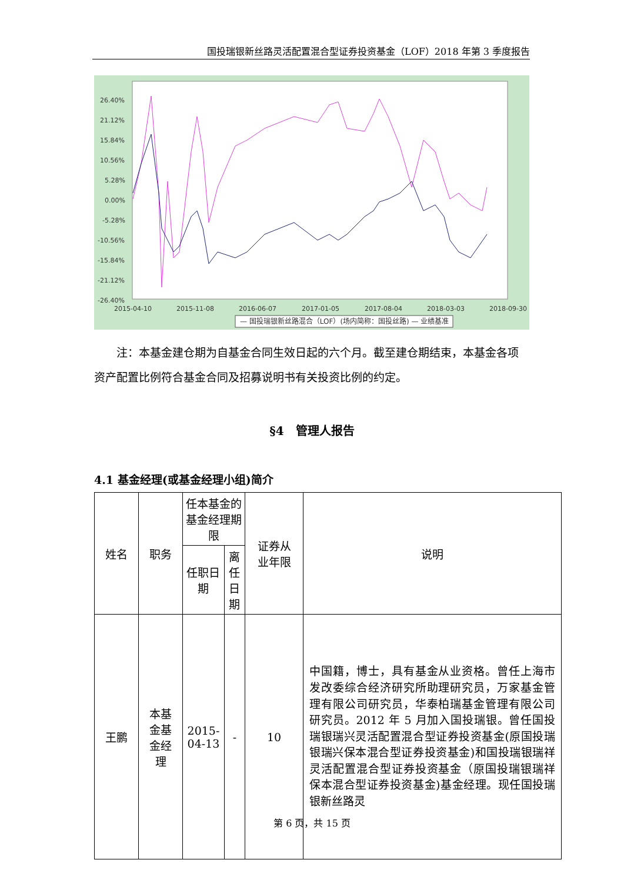国投瑞银新丝路灵活配置混合型证券投资基金（LOF）2018 年第 3 季度报告
26.40%
21.12%
15.84%
10.56%
5.28%
0.00%
-5.28%
-10.56%
-15.84%
-21.12%
-26.40%
2015-04-10
2015-11-08
2016-06-07
2017-01-05
2017-08-04
2018-03-03
2018-09-30
— 国投瑞银新丝路混合（LOF）(场内简称：国投丝路) — 业绩基准
注：本基金建仓期为自基金合同生效日起的六个月。截至建仓期结束，本基金各项资产配置比例符合基金合同及招募说明书有关投资比例的约定。
§4　管理人报告
4.1 基金经理(或基金经理小组)简介
| 姓名 | 职务 | 任本基金的基金经理期限 | | 证券从 业年限 | 说明 |
| --- | --- | --- | --- | --- | --- |
| | | 任职日期 | 离任日期 | | |
| 王鹏 | 本基 金基 金经 理 | 2015-04-13 | - | 10 | 中国籍，博士，具有基金从业资格。曾任上海市发改委综合经济研究所助理研究员，万家基金管理有限公司研究员，华泰柏瑞基金管理有限公司研究员。2012 年 5 月加入国投瑞银。曾任国投瑞银瑞兴灵活配置混合型证券投资基金(原国投瑞银瑞兴保本混合型证券投资基金)和国投瑞银瑞祥灵活配置混合型证券投资基金（原国投瑞银瑞祥保本混合型证券投资基金)基金经理。现任国投瑞银新丝路灵 |
第 6 页，共 15 页